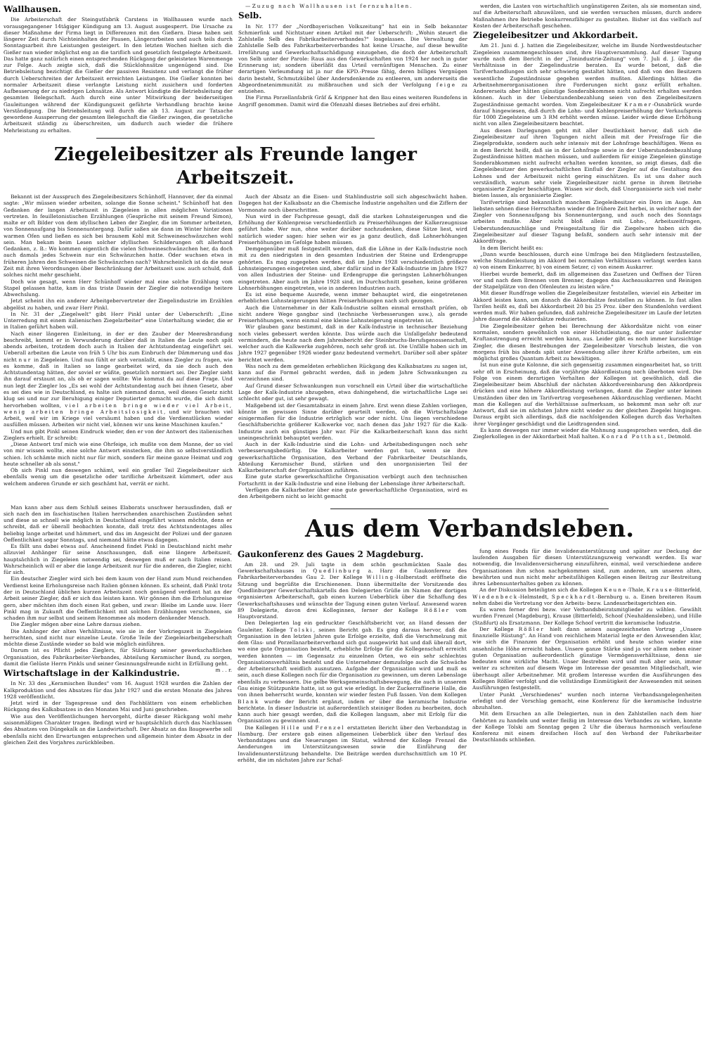Wallhausen.
Die Arbeiterschaft der Steingutfabrik Carstens in Wallhausen wurde nach vorausgegangener 14tägiger Kündigung am 13. August ausgesperrt. Die Ursache zu dieser Maßnahme der Firma liegt in Differenzen mit den Gießern. Diese haben seit längerer Zeit durch Nichteinhalten der Pausen, Längerarbeiten und auch teils durch Sonntagsarbeit ihre Leistungen gesteigert. In den letzten Wochen hielten sich die Gießer nun wieder möglichst eng an die tariflich und gesetzlich festgelegte Arbeitszeit. Das hatte ganz natürlich einen entsprechenden Rückgang der geleisteten Warenmenge zur Folge. Auch zeigte sich, daß die Stücklohnsätze ungenügend sind. Die Betriebsleitung bezichtigt die Gießer der passiven Resistenz und verlangt die früher durch Ueberschreiten der Arbeitszeit erreichten Leistungen. Die Gießer konnten bei normaler Arbeitszeit diese verlangte Leistung nicht zusichern und forderten Aufbesserung der zu niedrigen Lohnsätze. Als Antwort kündigte die Betriebsleitung der gesamten Belegschaft. Auch durch eine unter Mitwirkung der beiderseitigen Gauleitungen während der Kündigungszeit geführte Verhandlung brachte keine Verständigung. Die Betriebsleitung will durch die ab 13. August zur Tatsache gewordene Aussperrung der gesamten Belegschaft die Gießer zwingen, die gesetzliche Arbeitszeit ständig zu überschreiten, um dadurch auch wieder die frühere Mehrleistung zu erhalten.
— Zuzug nach Wallhausen ist fernzuhalten.
Selb.
In Nr. 177 der „Nordbayerischen Volkszeitung" hat ein in Selb bekannter Schmierfink und Nichtstuer einen Artikel mit der Ueberschrift: „Wohin steuert die Zahlstelle Selb des Fabrikarbeiterverbandes?" losgelassen. Die Verwaltung der Zahlstelle Selb des Fabrikarbeiterverbandes hat keine Ursache, auf diese bewußte Irreführung und Gewerkschaftsschädigung einzugehen, die doch der Arbeiterschaft von Selb unter der Parole: Raus aus den Gewerkschaften von 1924 her noch in guter Erinnerung ist; sondern überläßt das Urteil vernünftigen Menschen. Zu einer derartigen Verleumdung ist ja nur die KPD.-Presse fähig, deren billiges Vergnügen darin besteht, Schmutzkübel über Andersdenkende zu entleeren, um andererseits die Abgeordnetenimmunität zu mißbrauchen und sich der Verfolgung feige zu entziehen.
Die Firma Porzellanfabrik Gräf & Krippner hat den Bau eines weiteren Rundofens in Angriff genommen. Damit wird die Ofenzahl dieses Betriebes auf drei erhöht.
Ziegeleibesitzer als Freunde langer Arbeitszeit.
Bekannt ist der Ausspruch des Ziegeleibesitzers Schünhoff, Hannover, der da einmal sagte: „Wir müssen wieder arbeiten, solange die Sonne scheint." Schünhoff hat den Gedanken der langen Arbeitszeit in Ziegeleien in allen möglichen Variationen vertreten. In feuilletonistischen Erzählungen (Gespräche mit seinem Freund Simon), malte er oft Bilder von dem idyllischen Leben der Ziegler, die im Sommer arbeiteten, von Sonnenaufgang bis Sonnenuntergang. Dafür saßen sie dann im Winter hinter dem warmen Ofen und ließen es sich bei braunem Kohl mit Schweineschwänzchen wohl sein. Man bekam beim Lesen solcher idyllischen Schilderungen oft allerhand Gedanken, z. B.: Wo kommen eigentlich die vielen Schweineschwänzchen her, da doch auch damals jedes Schwein nur ein Schwänzchen hatte. Oder wuchsen etwa in früheren Jahren den Schweinen die Schwänzchen nach? Wahrscheinlich ist da die neue Zeit mit ihren Verordnungen über Beschränkung der Arbeitszeit usw. auch schuld, daß solches nicht mehr geschieht.
Doch wie gesagt, wenn Herr Schünhoff wieder mal eine solche Erzählung vom Stapel gelassen hatte, kam in das triste Dasein der Ziegler die notwendige heitere Abwechslung.
Jetzt scheint ihn ein anderer Arbeitgebervertreter der Ziegelindustrie im Erzählen abgelöst zu haben, und zwar Herr Pinkl.
In Nr. 31 der „Ziegelwelt" gibt Herr Pinkl unter der Ueberschrift: „Eine Unterredung mit einem italienischen Ziegelarbeiter" eine Unterhaltung wieder, die er in Italien geführt haben will.
Nach einer längeren Einleitung, in der er den Zauber der Meeresbrandung beschreibt, kommt er in Verwunderung darüber daß in Italien die Leute noch spät abends arbeiten, trotzdem doch auch in Italien der Achtstundentag eingeführt sei. Ueberall arbeiten die Leute von früh 5 Uhr bis zum Einbruch der Dämmerung und das nicht nur in Ziegeleien. Und nun fühlt er sich veranlaßt, einen Ziegler zu fragen, wie es komme, daß in Italien so lange gearbeitet wird, da sie doch auch den Achtstundentag hätten, der soviel er wüßte, gesetzlich normiert sei. Der Ziegler sieht ihn darauf erstaunt an, als ob er sagen wollte: Wie kommst du auf diese Frage. Und nun legt der Ziegler los „Es sei wohl der Achtstundentag auch bei ihnen Gesetz, aber es sei dies wie in Deutschland, es halte sich niemand daran, weil dieses Gesetz nicht klug sei und nur zur Beruhigung einiger Deputierter gemacht wurde, die sich damit hervorheben wollten, viel arbeiten bringe wieder viel Arbeit, wenig arbeiten bringe Arbeitslosigkeit, und wir brauchen viel Arbeit, weil wir im Kriege viel versäumt haben und die Verdienstlücken wieder ausfüllen müssen. Arbeiten wir nicht viel, können wir uns keine Maschinen kaufen."
Und nun gibt Pinkl seinen Eindruck wieder, den er von der Antwort des italienischen Zieglers erhielt. Er schreibt:
„Diese Antwort traf mich wie eine Ohrfeige, ich mußte von dem Manne, der so viel von mir wissen wollte, eine solche Antwort einstecken, die ihm so selbstverständlich schien. Ich schämte mich nicht nur für mich, sondern für meine ganze Heimat und zog heute schneller ab als sonst."
Ob sich Pinkl nun deswegen schämt, weil ein großer Teil Ziegeleibesitzer sich ebenfalls wenig um die gesetzliche oder tarifliche Arbeitszeit kümmert, oder aus welchem anderen Grunde er sich geschämt hat, verrät er nicht.
Auch der Absatz an die Eisen- und Stahlindustrie soll sich abgeschwächt haben. Dagegen hat der Kalkabsatz an die Chemische Industrie angehalten und die Ziffern der Vormonate noch überschritten.
Nun wird in der Fachpresse gesagt, daß die starken Lohnsteigerungen und die Erhöhung der Kohlenpreise verschiedentlich zu Preiserhöhungen der Kalkerzeugnisse geführt habe. Wer nun, ohne weiter darüber nachzudenken, diese Sätze liest, wird natürlich wieder sagen: hier sehen wir es ja ganz deutlich, daß Lohnerhöhungen Preiserhöhungen im Gefolge haben müssen.
Demgegenüber muß festgestellt werden, daß die Löhne in der Kalk-Industrie noch mit zu den niedrigsten in den gesamten Industrien der Steine und Erdengruppe gehörten. Es mag zugegeben werden, daß im Jahre 1928 verschiedentlich größere Lohnsteigerungen eingetreten sind, aber dafür sind in der Kalk-Industrie im Jahre 1927 von allen Industrien der Steine- und Erdengruppe die geringsten Lohnerhöhungen eingetreten. Aber auch im Jahre 1928 sind, im Durchschnitt gesehen, keine größeren Lohnerhöhungen eingetreten, wie in anderen Industrien auch.
Es ist eine bequeme Ausrede, wenn immer behauptet wird, die eingetretenen erheblichen Lohnsteigerungen hätten Preiserhöhungen nach sich gezogen.
Auch die Unternehmer in der Kalk-Industrie sollten einmal ernsthaft prüfen, ob nicht andere Wege gangbar sind (technische Verbesserungen usw.), als gerade Preiserhöhungen, wenn einmal eine kleine Lohnsteigerung eingetreten ist.
Wir glauben ganz bestimmt, daß in der Kalk-Industrie in technischer Beziehung noch vieles gebessert werden könnte. Das würde auch die Unfallgefahr bedeutend vermindern, die heute nach dem Jahresbericht der Steinbruchs-Berufsgenossenschaft, welcher auch die Kalkwerke zugehören, noch sehr groß ist. Die Unfälle haben sich im Jahre 1927 gegenüber 1926 wieder ganz bedeutend vermehrt. Darüber soll aber später berichtet werden.
Was noch zu dem gemeldeten erheblichen Rückgang des Kalkabsatzes zu sagen ist, kann auf die Formel gebracht werden, daß in jedem Jahre Schwankungen zu verzeichnen sind.
Auf Grund dieser Schwankungen nun vorschnell ein Urteil über die wirtschaftliche Lage der Kalk-Industrie abzugeben, etwa dahingehend, die wirtschaftliche Lage sei schlecht oder gut, ist sehr gewagt.
Maßgebend ist der Gesamtabsatz in einem Jahre. Erst wenn diese Zahlen vorliegen, könnte im gewissen Sinne darüber geurteilt werden, ob die Wirtschaftslage einigermaßen für die Industrie erträglich war oder nicht. Uns liegen verschiedene Geschäftsberichte größerer Kalkwerke vor, nach denen das Jahr 1927 für die Kalk-Industrie auch ein günstiges Jahr war. Für die Kalkarbeiterschaft kann das nicht uneingeschränkt behauptet werden.
Auch in der Kalk-Industrie sind die Lohn- und Arbeitsbedingungen noch sehr verbesserungsbedürftig. Die Kalkarbeiter werden gut tun, wenn sie ihre gewerkschaftliche Organisation, den Verband der Fabrikarbeiter Deutschlands, Abteilung Keramischer Bund, stärken und den unorganisierten Teil der Kalkarbeiterschaft der Organisation zuführen.
Eine gute starke gewerkschaftliche Organisation verbürgt auch den technischen Fortschritt in der Kalk-Industrie und eine Hebung der Lebenslage ihrer Arbeiterschaft.
Verfügen die Kalkarbeiter über eine gute gewerkschaftliche Organisation, wird es den Arbeitgebern nicht so leicht gemacht
werden, die Lasten von wirtschaftlich ungünstigeren Zeiten, als sie momentan sind, auf die Arbeiterschaft abzuwälzen, und sie werden versuchen müssen, durch andere Maßnahmen ihre Betriebe konkurrenzfähiger zu gestalten. Bisher ist das vielfach auf Kosten der Arbeiterschaft geschehen.
Ziegeleibesitzer und Akkordarbeit.
Am 21. Juni d. J. hatten die Ziegeleibesitzer, welche im Bunde Nordwestdeutscher Ziegeleien zusammengeschlossen sind, ihre Hauptversammlung. Auf dieser Tagung wurde nach dem Bericht in der „Tonindustrie-Zeitung" vom 7. Juli d. J. über die Verhältnisse in der Ziegelindustrie beraten. Es wurde betont, daß die Tarifverhandlungen sich sehr schwierig gestaltet hätten, und daß von den Besitzern wesentliche Zugeständnisse gegeben werden mußten. Allerdings hätten die Arbeitnehmerorganisationen ihre Forderungen nicht ganz erfüllt erhalten. Andererseits aber hätten günstige Sonderabkommen nicht aufrecht erhalten werden können. Auch in der Ueberstundenbezahlung seien von den Ziegeleibesitzern Zugeständnisse gemacht worden. Vom Ziegeleibesitzer Kramer-Osnabrück wurde darauf hingewiesen, daß durch die Lohn- und Kohlenpreiserhöhung der Verkaufspreis für 1000 Ziegelsteine um 3 RM erhöht werden müsse. Leider würde diese Erhöhung nicht von allen Ziegeleibesitzern beachtet.
Aus diesen Darlegungen geht mit aller Deutlichkeit hervor, daß sich die Ziegeleibesitzer auf ihren Tagungen nicht allein mit der Preisfrage für die Ziegelprodukte, sondern auch sehr intensiv mit der Lohnfrage beschäftigen. Wenn es in dem Bericht heißt, daß sie in der Lohnfrage sowie in der Ueberstundenbezahlung Zugeständnisse hätten machen müssen, und außerdem für einige Ziegeleien günstige Sonderabkommen nicht aufrecht erhalten werden konnten, so zeigt dieses, daß die Ziegeleibesitzer den gewerkschaftlichen Einfluß der Ziegler auf die Gestaltung des Lohnes und der Arbeitszeit nicht gering einschätzen. Es ist uns daher auch verständlich, warum sehr viele Ziegeleibesitzer nicht gerne in ihrem Betriebe organisierte Ziegler beschäftigen. Wissen wir doch, daß Unorganisierte sich viel mehr bieten lassen, als organisierte Ziegler.
Tarifverträge sind bekanntlich manchem Ziegeleibesitzer ein Dorn im Auge. Am liebsten sehnen diese Herrschaften wieder die frühere Zeit herbei, in welcher noch der Ziegler von Sonnenaufgang bis Sonnenuntergang, und auch noch des Sonntags arbeiten mußte. Aber nicht bloß allein mit Lohn-, Arbeitszeitfragen, Ueberstundenzuschläge und Preisgestaltung für die Ziegelware haben sich die Ziegeleibesitzer auf dieser Tagung befaßt, sondern auch sehr intensiv mit der Akkordfrage.
In dem Bericht heißt es:
„Dann wurde beschlossen, durch eine Umfrage bei den Mitgliedern festzustellen, welche Stundenleistung im Akkord bei normalen Verhältnissen verlangt werden kann a) von einem Einkarrer, b) von einem Setzer, c) von einem Auskarrer.
Hierbei wurde bemerkt, daß im allgemeinen das Zusetzen und Oeffnen der Türen vor und nach dem Brennen vom Brenner, dagegen das Ascheauskarren und Reinigen der Stapelplätze von den Ofenleuten zu leisten wäre."
Mit dieser Rundfrage wollen die Ziegeleibesitzer feststellen, wieviel ein Arbeiter im Akkord leisten kann, um danach die Akkordsätze feststellen zu können. In fast allen Tarifen heißt es, daß bei Akkordarbeit 20 bis 25 Proz. über den Stundenlohn verdient werden muß. Wir haben gefunden, daß zahlreiche Ziegeleibesitzer im Laufe der letzten Jahre dauernd die Akkordsätze reduzierten.
Die Ziegeleibesitzer gehen bei Berechnung der Akkordsätze nicht von einer normalen, sondern gewöhnlich von einer Höchstleistung, die nur unter äußerster Kraftanstrengung erreicht werden kann, aus. Leider gibt es noch immer kurzsichtige Ziegler, die diesen Bestrebungen der Ziegeleibesitzer Vorschub leisten, die von morgens früh bis abends spät unter Anwendung aller ihrer Kräfte arbeiten, um ein möglichst großes Quantum Arbeit zu bewältigen.
Ist nun eine gute Kolonne, die sich gegenseitig zusammen eingearbeitet hat, so tritt sehr oft in Erscheinung, daß die vorjährige Akkordleistung noch überboten wird. Die Folge von einem derartigen Verhalten der Kollegen ist gewöhnlich, daß die Ziegeleibesitzer beim Abschluß der nächsten Akkordvereinbarung den Akkordpreis drücken und eine höhere Akkordleistung verlangen, damit die Ziegler unter keinen Umständen über den im Tarifvertrag vorgesehenen Akkordzuschlag verdienen. Macht man die Kollegen auf die Verhältnisse aufmerksam, so bekommt man sehr oft zur Antwort, daß sie im nächsten Jahre nicht wieder zu der gleichen Ziegelei hingingen. Daraus ergibt sich allerdings, daß die nachfolgenden Kollegen durch das Verhalten ihrer Vorgänger geschädigt und die Leidtragenden sind.
Es kann deswegen nur immer wieder die Mahnung ausgesprochen werden, daß die Zieglerkollegen in der Akkordarbeit Maß halten. Konrad Potthast, Detmold.
Man kann aber aus dem Schluß seines Elaborats unschwer herausfinden, daß er sich nach den im faschistischen Italien herrschenden anarchischen Zuständen sehnt und diese so schnell wie möglich in Deutschland eingeführt wissen möchte, denn er schreibt, daß er überall beobachten konnte, daß trotz des Achtstundentages alles beliebig lange arbeitet und hämmert, und das im Angesicht der Polizei und der ganzen Oeffentlichkeit sogar Sonntags, und niemand hätte etwas dagegen.
Es fällt uns dabei etwas auf. Anscheinend findet Pinkl in Deutschland nicht mehr allzuviel Anhänger für seine Anschauungen, daß eine längere Arbeitszeit, hauptsächlich in Ziegeleien notwendig sei, deswegen muß er nach Italien reisen. Wahrscheinlich will er aber die lange Arbeitszeit nur für die anderen, die Ziegler, nicht für sich.
Ein deutscher Ziegler wird sich bei dem kaum von der Hand zum Mund reichenden Verdienst keine Erholungsreise nach Italien gönnen können. Es scheint, daß Pinkl trotz der in Deutschland üblichen kurzen Arbeitszeit noch genügend verdient hat an der Arbeit seiner Ziegler, daß er sich das leisten kann. Wir gönnen ihm die Erholungsreise gern, aber möchten ihm doch einen Rat geben, und zwar: Bleibe im Lande usw. Herr Pinkl mag in Zukunft die Oeffentlichkeit mit solchen Erzählungen verschonen, sie schaden ihm nur selbst und seinem Renommee als modern denkender Mensch.
Die Ziegler mögen aber eine Lehre daraus ziehen.
Die Anhänger der alten Verhältnisse, wie sie in der Vorkriegszeit in Ziegeleien herrschten, sind nicht nur einzelne Leute. Große Teile der Ziegeleiarbeitgeberschaft möchte diese Zustände wieder so bald wie möglich einführen.
Darum ist es Pflicht jedes Zieglers, für Stärkung seiner gewerkschaftlichen Organisation, des Fabrikarbeiter-Verbandes, Abteilung Keramischer Bund, zu sorgen, damit die Gelüste Herrn Pinkls und seiner Gesinnungsfreunde nicht in Erfüllung geht. m . . r.
Wirtschaftslage in der Kalkindustrie.
In Nr. 33 des „Keramischen Bundes" vom 16. August 1928 wurden die Zahlen der Kalkproduktion und des Absatzes für das Jahr 1927 und die ersten Monate des Jahres 1928 veröffentlicht.
Jetzt wird in der Tagespresse und den Fachblättern von einem erheblichen Rückgang des Kalkabsatzes in den Monaten Mai und Juni geschrieben.
Wie aus den Veröffentlichungen hervorgeht, dürfte dieser Rückgang wohl mehr saisonmäßigen Charakter tragen. Bedingt wird er hauptsächlich durch das Nachlassen des Absatzes von Düngekalk an die Landwirtschaft. Der Absatz an das Baugewerbe soll ebenfalls nicht den Erwartungen entsprechen und allgemein hinter dem Absatz in der gleichen Zeit des Vorjahres zurückbleiben.
Aus dem Verbandsleben.
Gaukonferenz des Gaues 2 Magdeburg.
Am 28. und 29. Juli tagte in dem schön geschmückten Saale des Gewerkschaftshauses in Quedlinburg a. Harz die Gaukonferenz des Fabrikarbeiterverbandes Gau 2. Der Kollege Willing-Halberstadt eröffnete die Sitzung und begrüßte die Erschienenen. Dann übermittelte der Vorsitzende des Quedlinburger Gewerkschaftskartells den Delegierten Grüße im Namen der dortigen organisierten Arbeiterschaft, gab einen kurzen Ueberblick über die Schaffung des Gewerkschaftshauses und wünschte der Tagung einen guten Verlauf. Anwesend waren 89 Delegierte, davon drei Kolleginnen, ferner der Kollege Rößler vom Hauptvorstand.
Den Delegierten lag ein gedruckter Geschäftsbericht vor, an Hand dessen der Gauleiter, Kollege Tolski, seinen Bericht gab. Es ging daraus hervor, daß die Organisation in den letzten Jahren gute Erfolge erzielte, daß die Verschmelzung mit dem Glas- und Porzellanarbeiterverband sich gut ausgewirkt hat und daß überall dort, wo eine gute Organisation besteht, erhebliche Erfolge für die Kollegenschaft erreicht werden konnten — im Gegensatz zu einzelnen Orten, wo ein sehr schlechtes Organisationsverhältnis besteht und die Unternehmer demzufolge auch die Schwäche der Arbeiterschaft weidlich ausnutzen. Aufgabe der Organisation wird und muß es sein, auch diese Kollegen noch für die Organisation zu gewinnen, um deren Lebenslage ebenfalls zu verbessern. Die gelbe Werksgemeinschaftsbewegung, die auch in unserem Gau einige Stützpunkte hatte, ist so gut wie erledigt. In der Zuckerraffinerie Halle, die von ihnen beherrscht wurde, konnten wir wieder festen Fuß fassen. Von dem Kollegen Blank wurde der Bericht ergänzt, indem er über die keramische Industrie berichtete. In dieser Industrie ist außerordentlich steiniger Boden zu bearbeiten, doch kann auch hier gesagt werden, daß die Kollegen langsam, aber mit Erfolg für die Organisation zu gewinnen sind.
Die Kollegen Hille und Frenzel erstatteten Bericht über den Verbandstag in Hamburg. Der erstere gab einen allgemeinen Ueberblick über den Verlauf des Verbandstages und die Neuerungen im Statut, während der Kollege Frenzel die Aenderungen im Unterstützungswesen sowie die Einführung der Invalidenunterstützung behandelte. Die Beiträge werden durchschnittlich um 10 Pf. erhöht, die im nächsten Jahre zur Schaf-
fung eines Fonds für die Invalidenunterstützung und später zur Deckung der laufenden Ausgaben für diesen Unterstützungszweig verwandt werden. Es war notwendig, die Invalidenversicherung einzuführen, einmal, weil verschiedene andere Organisationen ihm schon nachgekommen sind, zum anderen, um unseren alten, bewährten und nun nicht mehr arbeitsfähigen Kollegen einen Beitrag zur Bestreitung ihres Lebensunterhaltes geben zu können.
An der Diskussion beteiligten sich die Kollegen Keune-Thale, Krause-Bitterfeld, Wiedenbeck-Helmstedt, Speckhardt-Bernburg u. a. Einen breiteren Raum nehm dabei die Vertretung vor den Arbeits- bezw. Landesarbeitsgerichten ein.
Es waren ferner drei bezw. vier Verbandsbeiratsmitglieder zu wählen. Gewählt wurden Frenzel (Magdeburg), Krause (Bitterfeld), Schoof (Neuhaldensleben), und Hille (Staßfurt) als Ersatzmann. Der Kollege Schoof vertritt die keramische Industrie.
Der Kollege Rößler hielt dann seinen ausgezeichneten Vortrag „Unsere finanzielle Rüstung". An Hand von reichlichem Material legte er den Anwesenden klar, wie sich die Finanzen der Organisation erhöht und heute schon wieder eine ansehnliche Höhe erreicht haben. Unsere ganze Stärke sind ja vor allem neben einer guten Organisation außerordentlich günstige Vermögensverhältnisse, denn sie bedeuten eine wirkliche Macht. Unser Bestreben wird und muß aber sein, immer weiter zu schreiten auf diesem Wege im Interesse der gesamten Mitgliedschaft, wie überhaupt aller Arbeitnehmer. Mit großem Interesse wurden die Ausführungen des Kollegen Rößler verfolgt und die vollständige Einmütigkeit der Anwesenden mit seinen Ausführungen festgestellt.
Unter Punkt „Verschiedenes" wurden noch interne Verbandsangelegenheiten erledigt und der Vorschlag gemacht, eine Konferenz für die keramische Industrie abzuhalten.
Mit dem Ersuchen an alle Delegierten, nun in den Zahlstellen nach dem hier Gehörten zu handeln und weiter fleißig im Interesse des Verbandes zu wirken, konnte der Kollege Tolski am Sonntag gegen 2 Uhr die überaus harmonisch verlaufene Konferenz mit einem dreifachen Hoch auf den Verband der Fabrikarbeiter Deutschlands schließen.